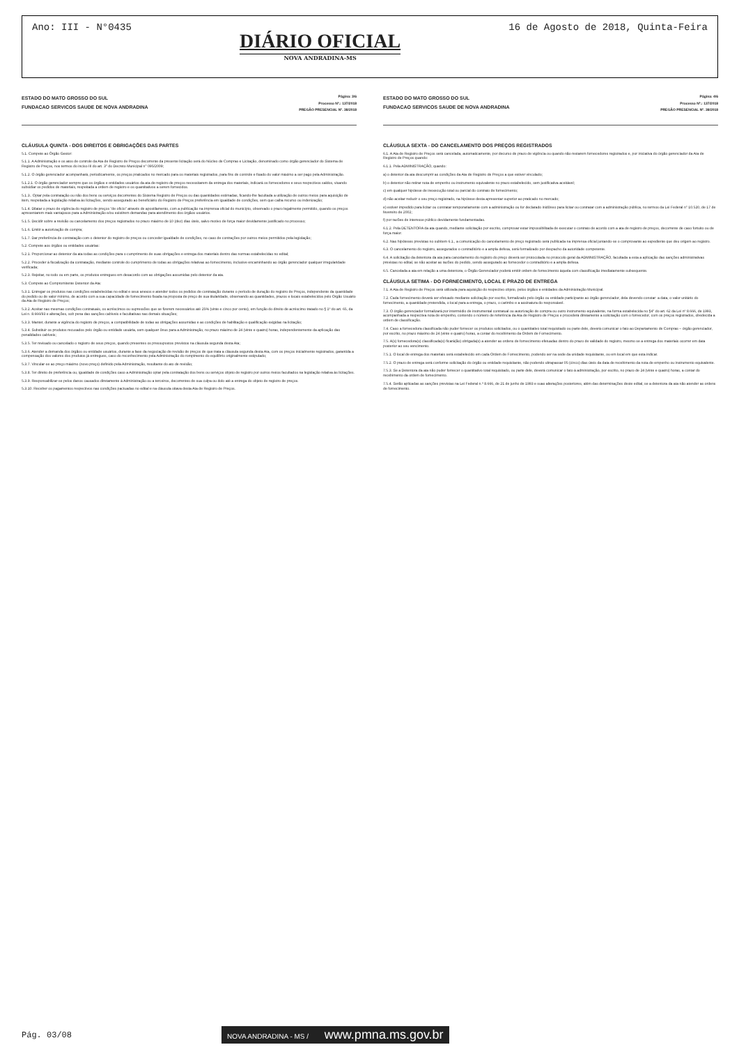Ano: III - N°0435
DIÁRIO OFICIAL
NOVA ANDRADINA-MS
16 de Agosto de 2018, Quinta-Feira
ESTADO DO MATO GROSSO DO SUL
FUNDACAO SERVICOS SAUDE DE NOVA ANDRADINA
Página: 3/6
Processo Nº.: 137/2018
PREGÃO PRESENCIAL Nº. 38/2018
CLÁUSULA QUINTA - DOS DIREITOS E OBRIGAÇÕES DAS PARTES
5.1. Compete ao Órgão Gestor:
5.1.1. A Administração e os atos de controle da Ata de Registro de Preços decorrente da presente licitação será do Núcleo de Compras e Licitação, denominado como órgão gerenciador do Sistema de Registro de Preços, nos termos do inciso III do art. 3° do Decreto Municipal n° 095/2009;
5.1.2. O órgão gerenciador acompanhará, periodicamente, os preços praticados no mercado para os materiais registrados, para fins de controle e fixado do valor máximo a ser pago pela Administração.
5.1.2.1. O órgão gerenciador sempre que os órgãos e entidades usuários da ata de registro de preços necessitarem da entrega dos materiais, indicará os fornecedores e seus respectivos saldos, visando subsidiar os pedidos de materiais, respeitada a ordem de registro e os quantitativos a serem fornecidos.
5.1.3.. Optar pela contratação ou não dos bens ou serviços decorrentes do Sistema Registro de Preços ou das quantidades estimadas, ficando-lhe facultada a utilização de outros meios para aquisição de item, respeitada a legislação relativa às licitações, sendo assegurado ao beneficiário do Registro de Preços preferência em igualdade de condições, sem que caiba recurso ou indenização;
5.1.4. Dilatar o prazo de vigência do registro de preços "de ofício" através de apostilamento, com a publicação na imprensa oficial do município, observado o prazo legalmente permitido, quando os preços apresentarem mais vantajosos para a Administração e/ou existirem demandas para atendimento dos órgãos usuários.
5.1.5. Decidir sobre a revisão ou cancelamento dos preços registrados no prazo máximo de 10 (dez) dias úteis, salvo motivo de força maior devidamente justificado no processo;
5.1.6. Emitir a autorização de compra;
5.1.7. Dar preferência de contratação com o detentor do registro de preços ou conceder igualdade de condições, no caso de contrações por outros meios permitidos pela legislação;
5.2. Compete aos órgãos ou entidades usuárias:
5.2.1. Proporcionar ao detentor da ata todas as condições para o cumprimento de suas obrigações e entrega dos materiais dentro das normas estabelecidas no edital;
5.2.2. Proceder à fiscalização da contratação, mediante controle do cumprimento de todas as obrigações relativas ao fornecimento, inclusive encaminhando ao órgão gerenciador qualquer irregularidade verificada;
5.2.3. Rejeitar, no todo ou em parte, os produtos entregues em desacordo com as obrigações assumidas pelo detentor da ata.
5.3. Compete ao Compromitente Detentor da Ata:
5.3.1. Entregar os produtos nas condições estabelecidas no edital e seus anexos e atender todos os pedidos de contratação durante o período de duração do registro de Preços, independente da quantidade do pedido ou de valor mínimo, de acordo com a sua capacidade de fornecimento fixada na proposta de preço de sua titularidade, observando as quantidades, prazos e locais estabelecidos pelo Orgão Usuário da Ata de Registro de Preços;
5.3.2. Aceitar nas mesmas condições contratuais, os acréscimos ou supressões que se fizerem necessários até 25% (vinte e cinco por cento), em função do direito de acréscimo tratado no § 1º do art. 65, da Lei n. 8.666/93 e alterações, sob pena das sanções cabíveis e facultativas nas demais situações;
5.3.3. Manter, durante a vigência do registro de preços, a compatibilidade de todas as obrigações assumidas e as condições de habilitação e qualificação exigidas na licitação;
5.3.4. Substituir os produtos recusados pelo órgão ou entidade usuária, sem qualquer ônus para a Administração, no prazo máximo de 24 (vinte e quatro) horas, independentemente da aplicação das penalidades cabíveis;
5.3.5. Ter revisado ou cancelado o registro de seus preços, quando presentes os pressupostos previstos na cláusula segunda desta Ata;
5.3.6. Atender a demanda dos órgãos ou entidade usuários, durante a fase da negociação de revisão de preços de que trata a cláusula segunda desta Ata, com os preços inicialmente registrados, garantida a compensação dos valores dos produtos já entregues, caso do reconhecimento pela Administração do rompimento do equilíbrio originalmente estipulado;
5.3.7. Vincular-se ao preço máximo (novo preço) definido pela Administração, resultante do ato de revisão;
5.3.8. Ter direito de preferência ou, igualdade de condições caso a Administração optar pela contratação dos bens ou serviços objeto de registro por outros meios facultados na legislação relativa às licitações.
5.3.9. Responsabilizar-se pelos danos causados diretamente à Administração ou a terceiros, decorrentes de sua culpa ou dolo até a entrega do objeto de registro de preços.
5.3.10. Receber os pagamentos respectivos nas condições pactuadas no edital e na cláusula oitava desta Ata de Registro de Preços.
ESTADO DO MATO GROSSO DO SUL
FUNDACAO SERVICOS SAUDE DE NOVA ANDRADINA
Página: 4/6
Processo Nº.: 137/2018
PREGÃO PRESENCIAL Nº. 38/2018
CLÁUSULA SEXTA - DO CANCELAMENTO DOS PREÇOS REGISTRADOS
6.1. A Ata de Registro de Preços será cancelada, automaticamente, por decurso de prazo de vigência ou quando não restarem fornecedores registrados e, por iniciativa do órgão gerenciador da Ata de Registro de Preços quando:
6.1.1. Pela ADMINISTRAÇÃO, quando:
a) o detentor da ata descumprir as condições da Ata de Registro de Preços a que estiver vinculado;
b) o detentor não retirar nota de empenho ou instrumento equivalente no prazo estabelecido, sem justificativa aceitável;
c) em qualquer hipótese de inexecução total ou parcial do contrato de fornecimento;
d) não aceitar reduzir o seu preço registrado, na hipótese desta apresentar superior ao praticado no mercado;
e) estiver impedido para licitar ou contratar temporariamente com a administração ou for declarado inidôneo para licitar ou contratar com a administração pública, no termos da Lei Federal n° 10.520, de 17 de fevereiro de 2002;
f) por razões de interesse público devidamente fundamentadas.
6.1.2. Pela DETENTORA da ata quando, mediante solicitação por escrito, comprovar estar impossibilitada de executar o contrato de acordo com a ata de registro de preços, decorrente de caso fortuito ou de força maior.
6.2. Nas hipóteses previstas no subitem 6.1., a comunicação do cancelamento de preço registrado será publicada na imprensa oficial juntando-se o comprovante ao expediente que deu origem ao registro.
6.3. O cancelamento do registro, assegurados o contraditório e a ampla defesa, será formalizado por despacho da autoridade competente.
6.4. A solicitação da detentora da ata para cancelamento do registro do preço deverá ser protocolada no protocolo geral da ADMINISTRAÇÃO, facultada a esta a aplicação das sanções administrativas previstas no edital, se não aceitar as razões do pedido, sendo assegurado ao fornecedor o contraditório e a ampla defesa.
6.5. Cancelada a ata em relação a uma detentora, o Órgão Gerenciador poderá emitir ordem de fornecimento àquela com classificação imediatamente subsequente.
CLÁUSULA SETIMA - DO FORNECIMENTO, LOCAL E PRAZO DE ENTREGA
7.1. A Ata de Registro de Preços será utilizada para aquisição do respectivo objeto, pelos órgãos e entidades da Administração Municipal.
7.2. Cada fornecimento deverá ser efetuado mediante solicitação por escrito, formalizado pelo órgão ou entidade participante ao órgão gerenciador, dela devendo constar: a data, o valor unitário do fornecimento, a quantidade pretendida, o local para a entrega, o prazo, o carimbo e a assinatura do responsável.
7.3. O órgão gerenciador formalizará por intermédio de instrumental contratual ou autorização de compra ou outro instrumento equivalente, na forma estabelecida no §4° do art. 62 da Lei nº 8.666, de 1993, acompanhada a respectiva nota de empenho, contendo o número de referência da Ata de Registro de Preços e procederá diretamente a solicitação com o fornecedor, com os preços registrados, obedecida a ordem de classificação.
7.4. Caso a fornecedora classificada não puder fornecer os produtos solicitados, ou o quantitativo total requisitado ou parte dele, deverá comunicar o fato ao Departamento de Compras – órgão gerenciador, por escrito, no prazo máximo de 24 (vinte e quatro) horas, a contar do recebimento da Ordem de Fornecimento.
7.5. A(s) fornecedora(s) classificada(s) ficará(ão) obrigada(s) a atender as ordens de fornecimento efetuadas dentro do prazo de validade do registro, mesmo se a entrega dos materiais ocorrer em data posterior ao seu vencimento.
7.5.1. O local de entrega dos materiais será estabelecido em cada Ordem de Fornecimento, podendo ser na sede da unidade requisitante, ou em local em que esta indicar.
7.5.2. O prazo de entrega será conforme solicitação do órgão ou entidade requisitante, não podendo ultrapassar 05 (cinco) dias úteis da data de recebimento da nota de empenho ou instrumento equivalente.
7.5.3. Se a Detentora da ata não puder fornecer o quantitativo total requisitado, ou parte dele, deverá comunicar o fato à administração, por escrito, no prazo de 24 (vinte e quatro) horas, a contar do recebimento da ordem de fornecimento.
7.5.4. Serão aplicadas as sanções previstas na Lei Federal n.º 8.666, de 21 de junho de 1993 e suas alterações posteriores, além das determinações deste edital, se a detentora da ata não atender as ordens de fornecimento.
Pág. 03/08 NOVA ANDRADINA - MS / www.pmna.ms.gov.br